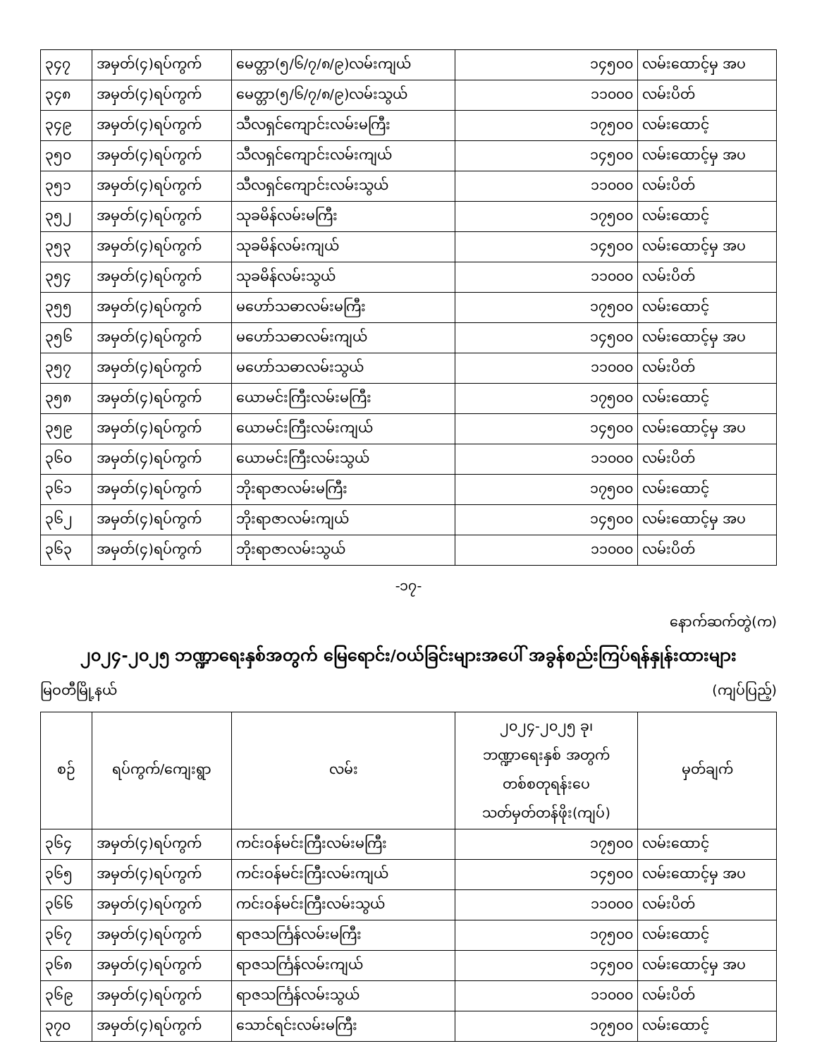| ၃၄၇ | အမှတ်(၄)ရပ်ကွက် | မေတ္တာ(၅/၆/၇/၈/၉)လမ်းကျယ် | ၁၄၅၀၀ | လမ်းထောင့်မှ အပ |
| ၃၄၈ | အမှတ်(၄)ရပ်ကွက် | မေတ္တာ(၅/၆/၇/၈/၉)လမ်းသွယ် | ၁၁၀၀၀ | လမ်းပိတ် |
| ၃၄၉ | အမှတ်(၄)ရပ်ကွက် | သီလရှင်ကျောင်းလမ်းမကြီး | ၁၇၅၀၀ | လမ်းထောင့် |
| ၃၅၀ | အမှတ်(၄)ရပ်ကွက် | သီလရှင်ကျောင်းလမ်းကျယ် | ၁၄၅၀၀ | လမ်းထောင့်မှ အပ |
| ၃၅၁ | အမှတ်(၄)ရပ်ကွက် | သီလရှင်ကျောင်းလမ်းသွယ် | ၁၁၀၀၀ | လမ်းပိတ် |
| ၃၅၂ | အမှတ်(၄)ရပ်ကွက် | သုခမိန်လမ်းမကြီး | ၁၇၅၀၀ | လမ်းထောင့် |
| ၃၅၃ | အမှတ်(၄)ရပ်ကွက် | သုခမိန်လမ်းကျယ် | ၁၄၅၀၀ | လမ်းထောင့်မှ အပ |
| ၃၅၄ | အမှတ်(၄)ရပ်ကွက် | သုခမိန်လမ်းသွယ် | ၁၁၀၀၀ | လမ်းပိတ် |
| ၃၅၅ | အမှတ်(၄)ရပ်ကွက် | မဟော်သဓာလမ်းမကြီး | ၁၇၅၀၀ | လမ်းထောင့် |
| ၃၅၆ | အမှတ်(၄)ရပ်ကွက် | မဟော်သဓာလမ်းကျယ် | ၁၄၅၀၀ | လမ်းထောင့်မှ အပ |
| ၃၅၇ | အမှတ်(၄)ရပ်ကွက် | မဟော်သဓာလမ်းသွယ် | ၁၁၀၀၀ | လမ်းပိတ် |
| ၃၅၈ | အမှတ်(၄)ရပ်ကွက် | ယောမင်းကြီးလမ်းမကြီး | ၁၇၅၀၀ | လမ်းထောင့် |
| ၃၅၉ | အမှတ်(၄)ရပ်ကွက် | ယောမင်းကြီးလမ်းကျယ် | ၁၄၅၀၀ | လမ်းထောင့်မှ အပ |
| ၃၆၀ | အမှတ်(၄)ရပ်ကွက် | ယောမင်းကြီးလမ်းသွယ် | ၁၁၀၀၀ | လမ်းပိတ် |
| ၃၆၁ | အမှတ်(၄)ရပ်ကွက် | ဘိုးရာဇာလမ်းမကြီး | ၁၇၅၀၀ | လမ်းထောင့် |
| ၃၆၂ | အမှတ်(၄)ရပ်ကွက် | ဘိုးရာဇာလမ်းကျယ် | ၁၄၅၀၀ | လမ်းထောင့်မှ အပ |
| ၃၆၃ | အမှတ်(၄)ရပ်ကွက် | ဘိုးရာဇာလမ်းသွယ် | ၁၁၀၀၀ | လမ်းပိတ် |
-၁၇-
နောက်ဆက်တွဲ(က)
၂၀၂၄-၂၀၂၅ ဘဏ္ဍာရေးနှစ်အတွက် မြေရောင်း/ဝယ်ခြင်းများအပေါ် အခွန်စည်းကြပ်ရန်နှုန်းထားများ
မြဝတီမြို့နယ် (ကျပ်ပြည့်)
| စဉ် | ရပ်ကွက်/ကျေးရွာ | လမ်း | ၂၀၂၄-၂၀၂၅ ခု၊ ဘဏ္ဍာရေးနှစ် အတွက် တစ်စတုရန်းပေ သတ်မှတ်တန်ဖိုး(ကျပ်) | မှတ်ချက် |
| --- | --- | --- | --- | --- |
| ၃၆၄ | အမှတ်(၄)ရပ်ကွက် | ကင်းဝန်မင်းကြီးလမ်းမကြီး | ၁၇၅၀၀ | လမ်းထောင့် |
| ၃၆၅ | အမှတ်(၄)ရပ်ကွက် | ကင်းဝန်မင်းကြီးလမ်းကျယ် | ၁၄၅၀၀ | လမ်းထောင့်မှ အပ |
| ၃၆၆ | အမှတ်(၄)ရပ်ကွက် | ကင်းဝန်မင်းကြီးလမ်းသွယ် | ၁၁၀၀၀ | လမ်းပိတ် |
| ၃၆၇ | အမှတ်(၄)ရပ်ကွက် | ရာဇသင်္ကြန်လမ်းမကြီး | ၁၇၅၀၀ | လမ်းထောင့် |
| ၃၆၈ | အမှတ်(၄)ရပ်ကွက် | ရာဇသင်္ကြန်လမ်းကျယ် | ၁၄၅၀၀ | လမ်းထောင့်မှ အပ |
| ၃၆၉ | အမှတ်(၄)ရပ်ကွက် | ရာဇသင်္ကြန်လမ်းသွယ် | ၁၁၀၀၀ | လမ်းပိတ် |
| ၃၇၀ | အမှတ်(၄)ရပ်ကွက် | သောင်ရင်းလမ်းမကြီး | ၁၇၅၀၀ | လမ်းထောင့် |